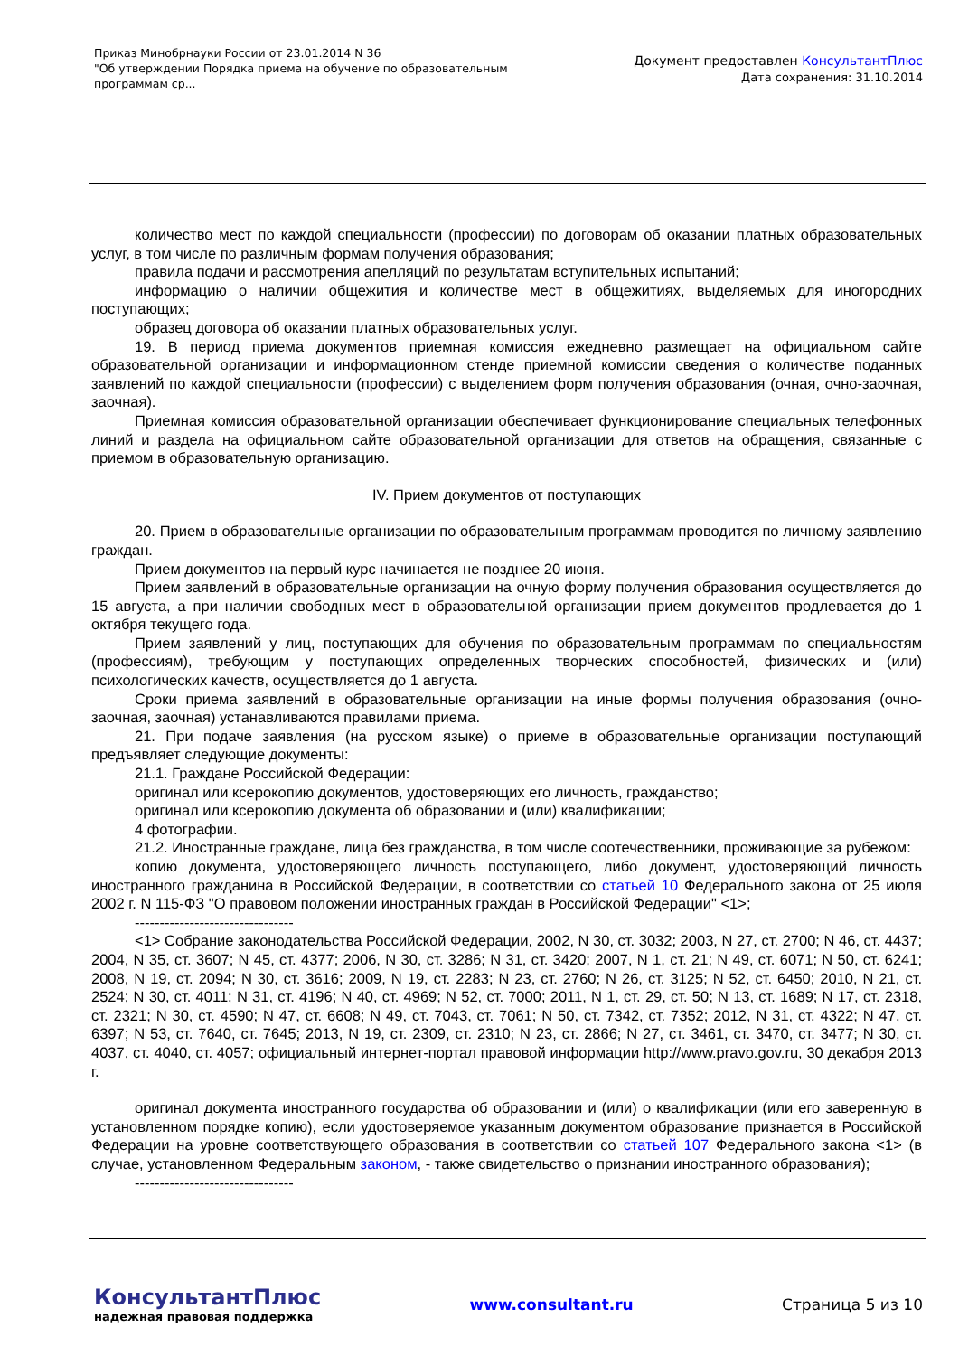Приказ Минобрнауки России от 23.01.2014 N 36
"Об утверждении Порядка приема на обучение по образовательным
программам ср...
Документ предоставлен КонсультантПлюс
Дата сохранения: 31.10.2014
количество мест по каждой специальности (профессии) по договорам об оказании платных образовательных услуг, в том числе по различным формам получения образования;
правила подачи и рассмотрения апелляций по результатам вступительных испытаний;
информацию о наличии общежития и количестве мест в общежитиях, выделяемых для иногородних поступающих;
образец договора об оказании платных образовательных услуг.
19. В период приема документов приемная комиссия ежедневно размещает на официальном сайте образовательной организации и информационном стенде приемной комиссии сведения о количестве поданных заявлений по каждой специальности (профессии) с выделением форм получения образования (очная, очно-заочная, заочная).
Приемная комиссия образовательной организации обеспечивает функционирование специальных телефонных линий и раздела на официальном сайте образовательной организации для ответов на обращения, связанные с приемом в образовательную организацию.
IV. Прием документов от поступающих
20. Прием в образовательные организации по образовательным программам проводится по личному заявлению граждан.
Прием документов на первый курс начинается не позднее 20 июня.
Прием заявлений в образовательные организации на очную форму получения образования осуществляется до 15 августа, а при наличии свободных мест в образовательной организации прием документов продлевается до 1 октября текущего года.
Прием заявлений у лиц, поступающих для обучения по образовательным программам по специальностям (профессиям), требующим у поступающих определенных творческих способностей, физических и (или) психологических качеств, осуществляется до 1 августа.
Сроки приема заявлений в образовательные организации на иные формы получения образования (очно-заочная, заочная) устанавливаются правилами приема.
21. При подаче заявления (на русском языке) о приеме в образовательные организации поступающий предъявляет следующие документы:
21.1. Граждане Российской Федерации:
оригинал или ксерокопию документов, удостоверяющих его личность, гражданство;
оригинал или ксерокопию документа об образовании и (или) квалификации;
4 фотографии.
21.2. Иностранные граждане, лица без гражданства, в том числе соотечественники, проживающие за рубежом:
копию документа, удостоверяющего личность поступающего, либо документ, удостоверяющий личность иностранного гражданина в Российской Федерации, в соответствии со статьей 10 Федерального закона от 25 июля 2002 г. N 115-ФЗ "О правовом положении иностранных граждан в Российской Федерации" <1>;
--------------------------------
<1> Собрание законодательства Российской Федерации, 2002, N 30, ст. 3032; 2003, N 27, ст. 2700; N 46, ст. 4437; 2004, N 35, ст. 3607; N 45, ст. 4377; 2006, N 30, ст. 3286; N 31, ст. 3420; 2007, N 1, ст. 21; N 49, ст. 6071; N 50, ст. 6241; 2008, N 19, ст. 2094; N 30, ст. 3616; 2009, N 19, ст. 2283; N 23, ст. 2760; N 26, ст. 3125; N 52, ст. 6450; 2010, N 21, ст. 2524; N 30, ст. 4011; N 31, ст. 4196; N 40, ст. 4969; N 52, ст. 7000; 2011, N 1, ст. 29, ст. 50; N 13, ст. 1689; N 17, ст. 2318, ст. 2321; N 30, ст. 4590; N 47, ст. 6608; N 49, ст. 7043, ст. 7061; N 50, ст. 7342, ст. 7352; 2012, N 31, ст. 4322; N 47, ст. 6397; N 53, ст. 7640, ст. 7645; 2013, N 19, ст. 2309, ст. 2310; N 23, ст. 2866; N 27, ст. 3461, ст. 3470, ст. 3477; N 30, ст. 4037, ст. 4040, ст. 4057; официальный интернет-портал правовой информации http://www.pravo.gov.ru, 30 декабря 2013 г.
оригинал документа иностранного государства об образовании и (или) о квалификации (или его заверенную в установленном порядке копию), если удостоверяемое указанным документом образование признается в Российской Федерации на уровне соответствующего образования в соответствии со статьей 107 Федерального закона <1> (в случае, установленном Федеральным законом, - также свидетельство о признании иностранного образования);
--------------------------------
КонсультантПлюс
надежная правовая поддержка
www.consultant.ru Страница 5 из 10